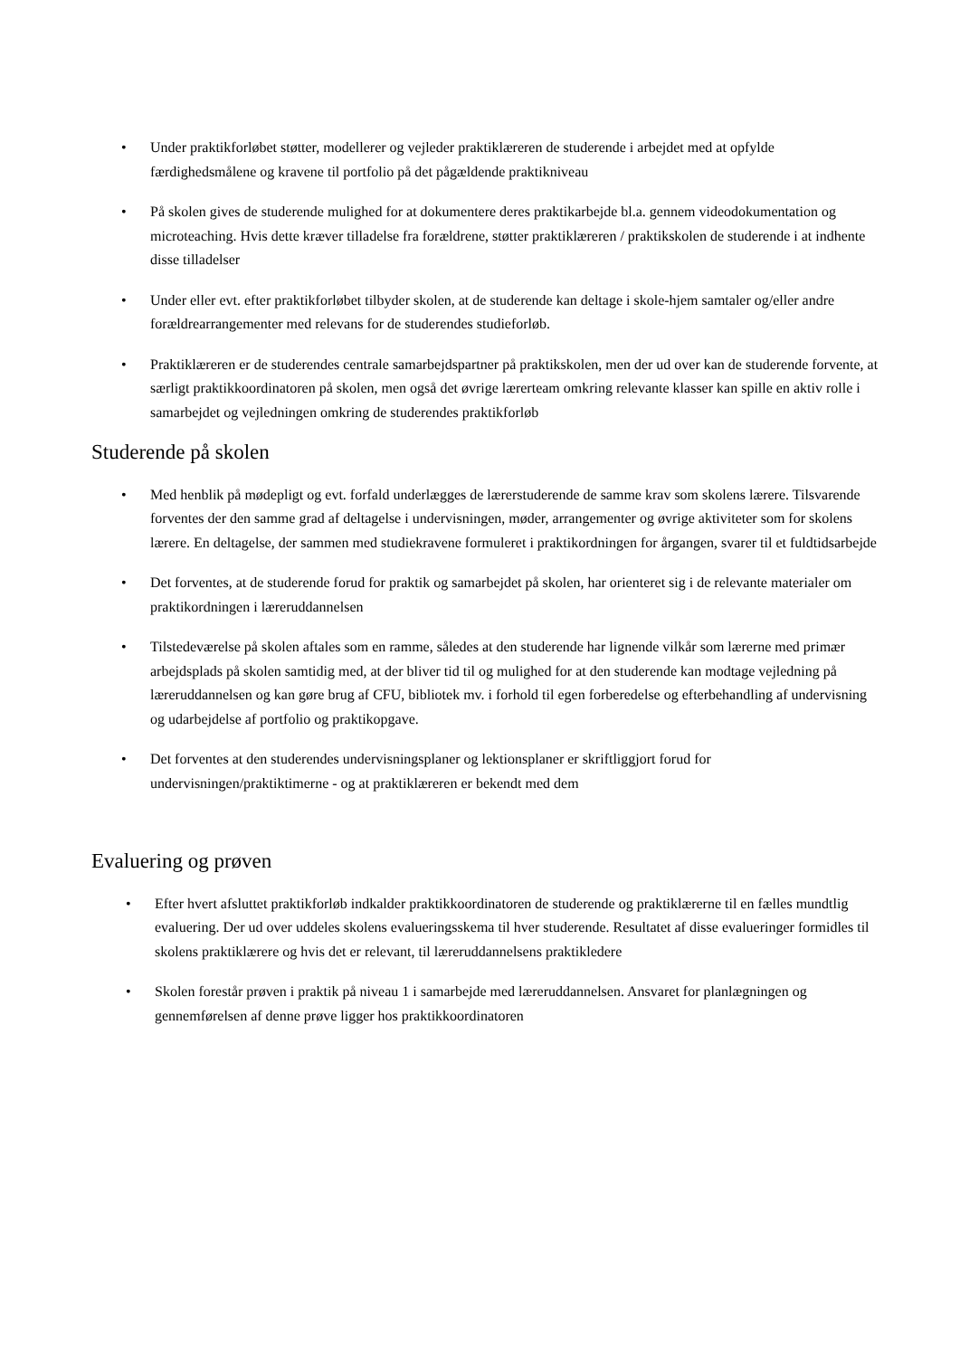• Under praktikforløbet støtter, modellerer og vejleder praktiklæreren de studerende i arbejdet med at opfylde færdighedsmålene og kravene til portfolio på det pågældende praktikniveau
• På skolen gives de studerende mulighed for at dokumentere deres praktikarbejde bl.a. gennem videodokumentation og microteaching. Hvis dette kræver tilladelse fra forældrene, støtter praktiklæreren / praktikskolen de studerende i at indhente disse tilladelser
• Under eller evt. efter praktikforløbet tilbyder skolen, at de studerende kan deltage i skole-hjem samtaler og/eller andre forældrearrangementer med relevans for de studerendes studieforløb.
• Praktiklæreren er de studerendes centrale samarbejdspartner på praktikskolen, men der ud over kan de studerende forvente, at særligt praktikkoordinatoren på skolen, men også det øvrige lærerteam omkring relevante klasser kan spille en aktiv rolle i samarbejdet og vejledningen omkring de studerendes praktikforløb
Studerende på skolen
• Med henblik på mødepligt og evt. forfald underlægges de lærerstuderende de samme krav som skolens lærere. Tilsvarende forventes der den samme grad af deltagelse i undervisningen, møder, arrangementer og øvrige aktiviteter som for skolens lærere. En deltagelse, der sammen med studiekravene formuleret i praktikordningen for årgangen, svarer til et fuldtidsarbejde
• Det forventes, at de studerende forud for praktik og samarbejdet på skolen, har orienteret sig i de relevante materialer om praktikordningen i læreruddannelsen
• Tilstedeværelse på skolen aftales som en ramme, således at den studerende har lignende vilkår som lærerne med primær arbejdsplads på skolen samtidig med, at der bliver tid til og mulighed for at den studerende kan modtage vejledning på læreruddannelsen og kan gøre brug af CFU, bibliotek mv. i forhold til egen forberedelse og efterbehandling af undervisning og udarbejdelse af portfolio og praktikopgave.
• Det forventes at den studerendes undervisningsplaner og lektionsplaner er skriftliggjort forud for undervisningen/praktiktimerne - og at praktiklæreren er bekendt med dem
Evaluering og prøven
• Efter hvert afsluttet praktikforløb indkalder praktikkoordinatoren de studerende og praktiklærerne til en fælles mundtlig evaluering. Der ud over uddeles skolens evalueringsskema til hver studerende. Resultatet af disse evalueringer formidles til skolens praktiklærere og hvis det er relevant, til læreruddannelsens praktikledere
• Skolen forestår prøven i praktik på niveau 1 i samarbejde med læreruddannelsen. Ansvaret for planlægningen og gennemførelsen af denne prøve ligger hos praktikkoordinatoren